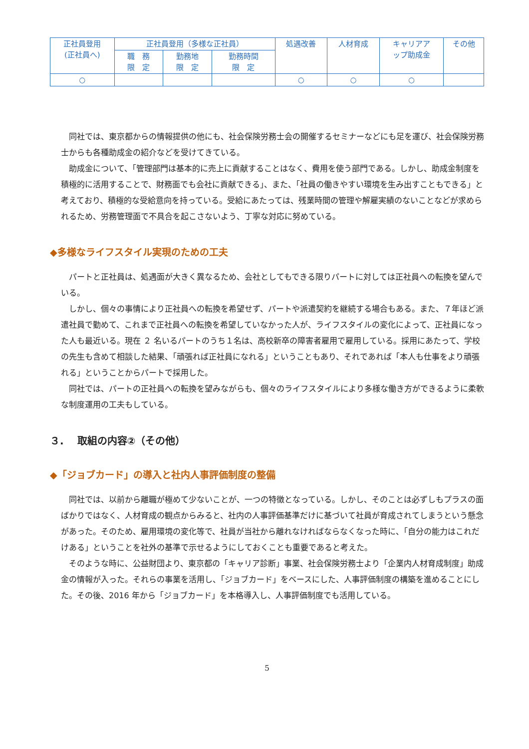| 正社員登用 (正社員へ) | 正社員登用（多様な正社員） | | | 処遇改善 | 人材育成 | キャリアア ップ助成金 | その他 |
| | 職 務 限 定 | 勤務地 限 定 | 勤務時間 限 定 | | | | |
| ○ | | | | ○ | ○ | ○ | |
同社では、東京都からの情報提供の他にも、社会保険労務士会の開催するセミナーなどにも足を運び、社会保険労務士からも各種助成金の紹介などを受けてきている。
助成金について、「管理部門は基本的に売上に貢献することはなく、費用を使う部門である。しかし、助成金制度を積極的に活用することで、財務面でも会社に貢献できる」、また、「社員の働きやすい環境を生み出すこともできる」と考えており、積極的な受給意向を持っている。受給にあたっては、残業時間の管理や解雇実績のないことなどが求められるため、労務管理面で不具合を起こさないよう、丁寧な対応に努めている。
◆多様なライフスタイル実現のための工夫
パートと正社員は、処遇面が大きく異なるため、会社としてもできる限りパートに対しては正社員への転換を望んでいる。
しかし、個々の事情により正社員への転換を希望せず、パートや派遣契約を継続する場合もある。また、７年ほど派遣社員で勤めて、これまで正社員への転換を希望していなかった人が、ライフスタイルの変化によって、正社員になった人も最近いる。現在 ２ 名いるパートのうち１名は、高校新卒の障害者雇用で雇用している。採用にあたって、学校の先生も含めて相談した結果、「頑張れば正社員になれる」ということもあり、それであれば「本人も仕事をより頑張れる」ということからパートで採用した。
同社では、パートの正社員への転換を望みながらも、個々のライフスタイルにより多様な働き方ができるように柔軟な制度運用の工夫もしている。
３.　 取組の内容②（その他）
◆「ジョブカード」の導入と社内人事評価制度の整備
同社では、以前から離職が極めて少ないことが、一つの特徴となっている。しかし、そのことは必ずしもプラスの面ばかりではなく、人材育成の観点からみると、社内の人事評価基準だけに基づいて社員が育成されてしまうという懸念があった。そのため、雇用環境の変化等で、社員が当社から離れなければならなくなった時に、「自分の能力はこれだけある」ということを社外の基準で示せるようにしておくことも重要であると考えた。
そのような時に、公益財団より、東京都の「キャリア診断」事業、社会保険労務士より「企業内人材育成制度」助成金の情報が入った。それらの事業を活用し、「ジョブカード」をベースにした、人事評価制度の構築を進めることにした。その後、2016 年から「ジョブカード」を本格導入し、人事評価制度でも活用している。
5